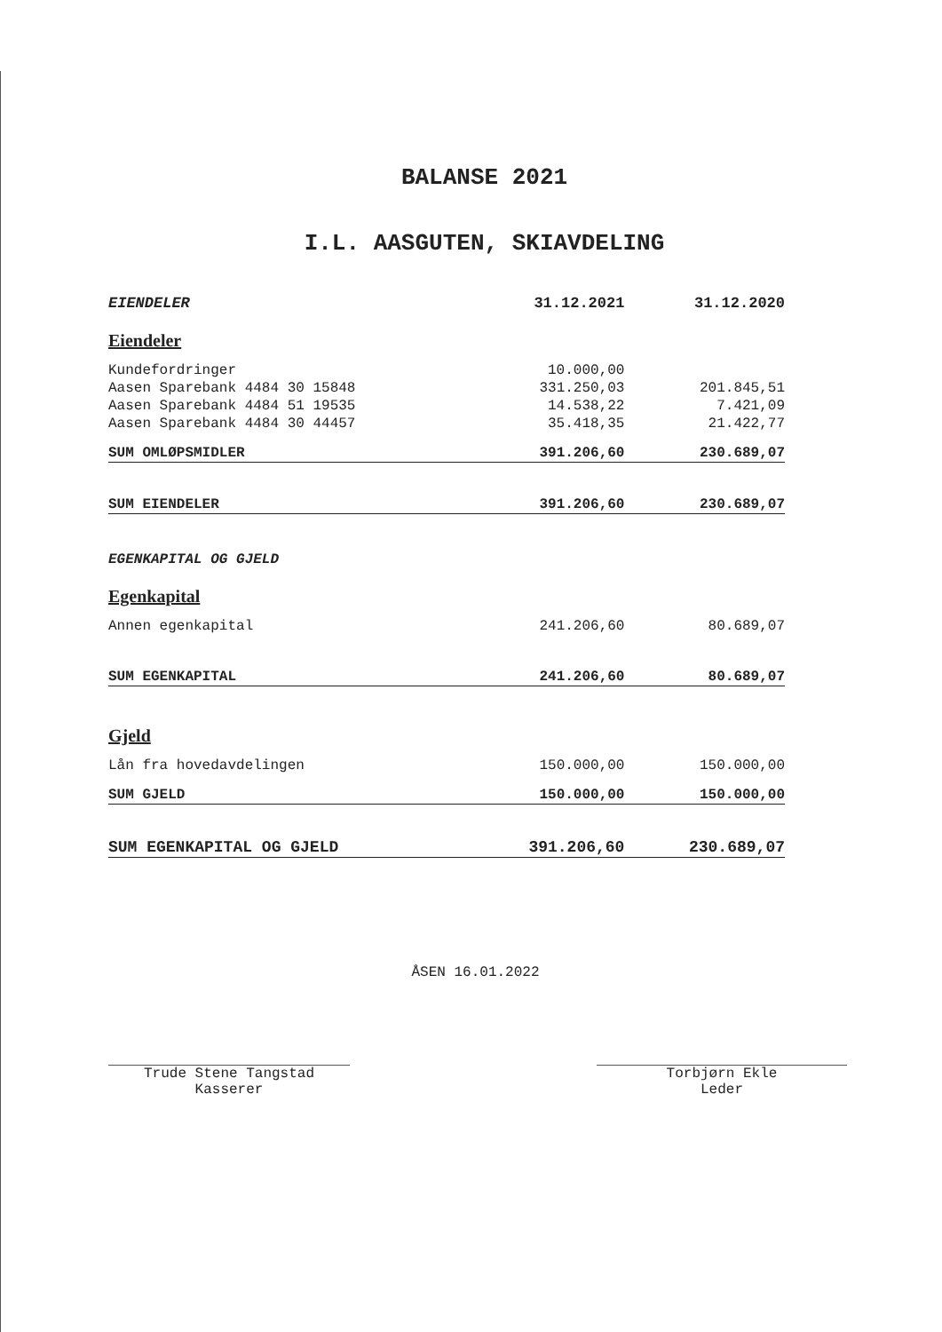BALANSE 2021
I.L. AASGUTEN, SKIAVDELING
| EIENDELER | 31.12.2021 | 31.12.2020 |
| --- | --- | --- |
| Eiendeler | | |
| Kundefordringer | 10.000,00 | |
| Aasen Sparebank 4484 30 15848 | 331.250,03 | 201.845,51 |
| Aasen Sparebank 4484 51 19535 | 14.538,22 | 7.421,09 |
| Aasen Sparebank 4484 30 44457 | 35.418,35 | 21.422,77 |
| SUM OMLØPSMIDLER | 391.206,60 | 230.689,07 |
| SUM EIENDELER | 391.206,60 | 230.689,07 |
| EGENKAPITAL OG GJELD | | |
| Egenkapital | | |
| Annen egenkapital | 241.206,60 | 80.689,07 |
| SUM EGENKAPITAL | 241.206,60 | 80.689,07 |
| Gjeld | | |
| Lån fra hovedavdelingen | 150.000,00 | 150.000,00 |
| SUM GJELD | 150.000,00 | 150.000,00 |
| SUM EGENKAPITAL OG GJELD | 391.206,60 | 230.689,07 |
ÅSEN 16.01.2022
Trude Stene Tangstad
Kasserer
Torbjørn Ekle
Leder